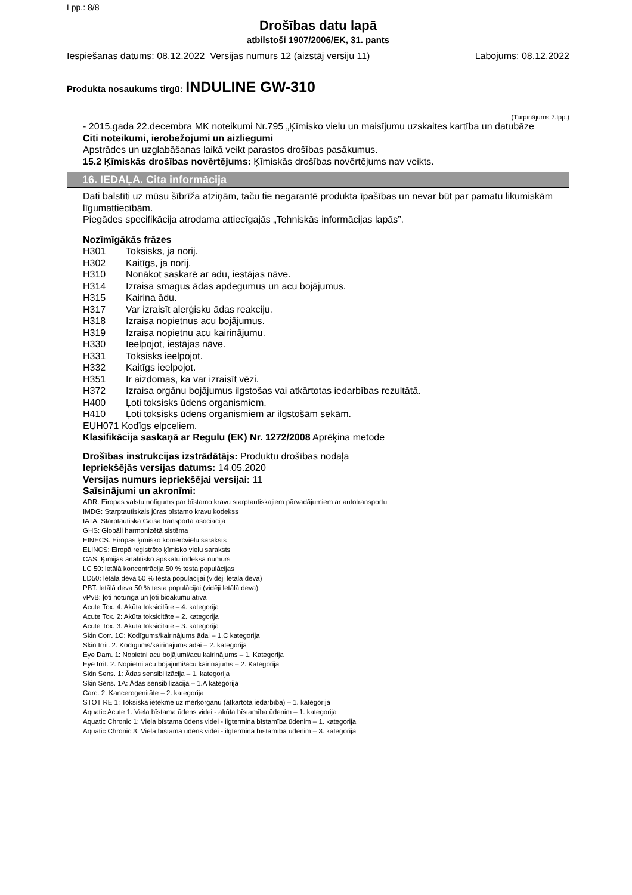Lpp.: 8/8
Drošības datu lapā
atbilstoši 1907/2006/EK, 31. pants
Iespiešanas datums: 08.12.2022 Versijas numurs 12 (aizstāj versiju 11) Labojums: 08.12.2022
Produkta nosaukums tirgū: INDULINE GW-310
(Turpinājums 7.lpp.)
- 2015.gada 22.decembra MK noteikumi Nr.795 „Ķīmisko vielu un maisījumu uzskaites kartība un datubāze
Citi noteikumi, ierobežojumi un aizliegumi
Apstrādes un uzglabāšanas laikā veikt parastos drošības pasākumus.
15.2 Ķīmiskās drošības novērtējums: Ķīmiskās drošības novērtējums nav veikts.
16. IEDAĻA. Cita informācija
Dati balstīti uz mūsu šībrīža atziņām, taču tie negarantē produkta īpašības un nevar būt par pamatu likumiskām līgumattiecībām.
Piegādes specifikācija atrodama attiecīgajās „Tehniskās informācijas lapās”.
Nozīmīgākās frāzes
H301 Toksisks, ja norij.
H302 Kaitīgs, ja norij.
H310 Nonākot saskarē ar adu, iestājas nāve.
H314 Izraisa smagus ādas apdegumus un acu bojājumus.
H315 Kairina ādu.
H317 Var izraisīt alerģisku ādas reakciju.
H318 Izraisa nopietnus acu bojājumus.
H319 Izraisa nopietnu acu kairinājumu.
H330 Ieelpojot, iestājas nāve.
H331 Toksisks ieelpojot.
H332 Kaitīgs ieelpojot.
H351 Ir aizdomas, ka var izraisīt vēzi.
H372 Izraisa orgānu bojājumus ilgstošas vai atkārtotas iedarbības rezultātā.
H400 Ļoti toksisks ūdens organismiem.
H410 Ļoti toksisks ūdens organismiem ar ilgstošām sekām.
EUH071 Kodīgs elpceļiem.
Klasifikācija saskaņā ar Regulu (EK) Nr. 1272/2008 Aprēķina metode
Drošības instrukcijas izstrādātājs: Produktu drošības nodaļa
Iepriekšējās versijas datums: 14.05.2020
Versijas numurs iepriekšējai versijai: 11
Saīsinājumi un akronīmi:
ADR: Eiropas valstu nolīgums par bīstamo kravu starptautiskajiem pārvadājumiem ar autotransportu
IMDG: Starptautiskais jūras bīstamo kravu kodekss
IATA: Starptautiskā Gaisa transporta asociācija
GHS: Globāli harmonizētā sistēma
EINECS: Eiropas ķīmisko komercvielu saraksts
ELINCS: Eiropā reģistrēto ķīmisko vielu saraksts
CAS: Ķīmijas analītisko apskatu indeksa numurs
LC 50: letālā koncentrācija 50 % testa populācijas
LD50: letālā deva 50 % testa populācijai (vidēji letālā deva)
PBT: letālā deva 50 % testa populācijai (vidēji letālā deva)
vPvB: ļoti noturīga un ļoti bioakumulatīva
Acute Tox. 4: Akūta toksicitāte – 4. kategorija
Acute Tox. 2: Akūta toksicitāte – 2. kategorija
Acute Tox. 3: Akūta toksicitāte – 3. kategorija
Skin Corr. 1C: Kodīgums/kairinājums ādai – 1.C kategorija
Skin Irrit. 2: Kodīgums/kairinājums ādai – 2. kategorija
Eye Dam. 1: Nopietni acu bojājumi/acu kairinājums – 1. Kategorija
Eye Irrit. 2: Nopietni acu bojājumi/acu kairinājums – 2. Kategorija
Skin Sens. 1: Ādas sensibilizācija – 1. kategorija
Skin Sens. 1A: Ādas sensibilizācija – 1.A kategorija
Carc. 2: Kancerogenitāte – 2. kategorija
STOT RE 1: Toksiska ietekme uz mērķorgānu (atkārtota iedarbība) – 1. kategorija
Aquatic Acute 1: Viela bīstama ūdens videi - akūta bīstamība ūdenim – 1. kategorija
Aquatic Chronic 1: Viela bīstama ūdens videi - ilgtermiņa bīstamība ūdenim – 1. kategorija
Aquatic Chronic 3: Viela bīstama ūdens videi - ilgtermiņa bīstamība ūdenim – 3. kategorija